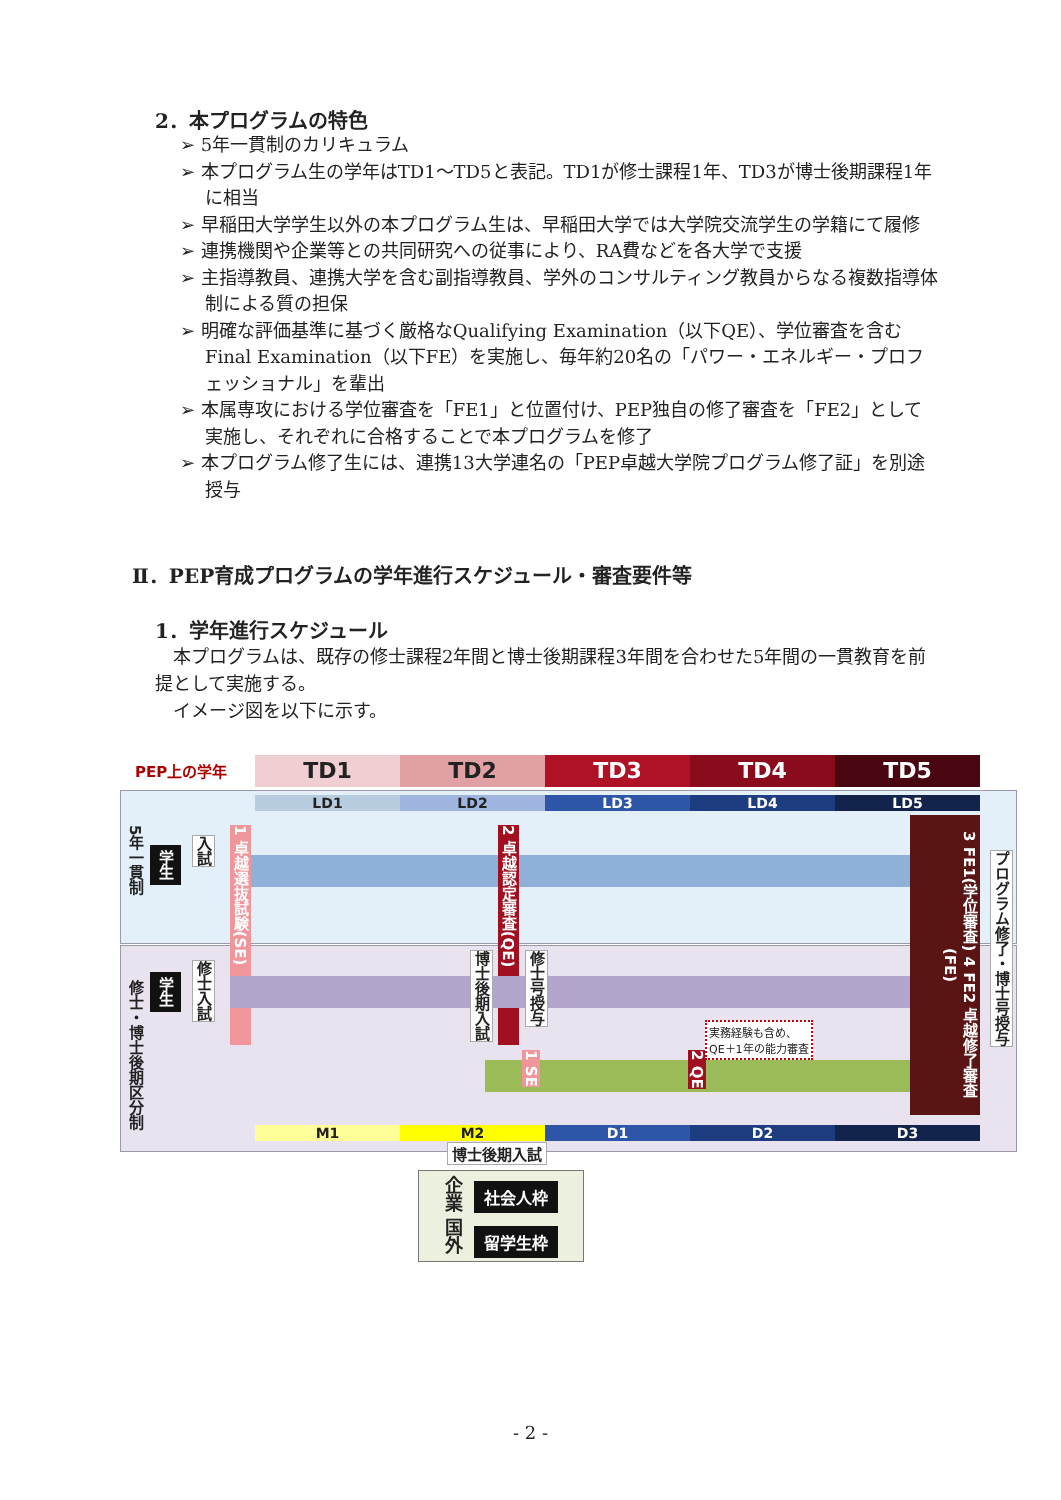2．本プログラムの特色
➢ 5年一貫制のカリキュラム
➢ 本プログラム生の学年はTD1～TD5と表記。TD1が修士課程1年、TD3が博士後期課程1年に相当
➢ 早稲田大学学生以外の本プログラム生は、早稲田大学では大学院交流学生の学籍にて履修
➢ 連携機関や企業等との共同研究への従事により、RA費などを各大学で支援
➢ 主指導教員、連携大学を含む副指導教員、学外のコンサルティング教員からなる複数指導体制による質の担保
➢ 明確な評価基準に基づく厳格なQualifying Examination（以下QE）、学位審査を含むFinal Examination（以下FE）を実施し、毎年約20名の「パワー・エネルギー・プロフェッショナル」を輩出
➢ 本属専攻における学位審査を「FE1」と位置付け、PEP独自の修了審査を「FE2」として実施し、それぞれに合格することで本プログラムを修了
➢ 本プログラム修了生には、連携13大学連名の「PEP卓越大学院プログラム修了証」を別途授与
Ⅱ．PEP育成プログラムの学年進行スケジュール・審査要件等
1．学年進行スケジュール
　本プログラムは、既存の修士課程2年間と博士後期課程3年間を合わせた5年間の一貫教育を前提として実施する。
　イメージ図を以下に示す。
PEP上の学年 TD1 TD2 TD3 TD4 TD5
LD1 LD2 LD3 LD4 LD5
5年一貫制
学生
入試
1 卓越選抜試験(SE)
2 卓越認定審査(QE)
修士・博士後期区分制
学生
修士入試
博士後期入試
修士号授与
1 SE
2 QE
実務経験も含め、
QE＋1年の能力審査
3 FE1(学位審査) 4 FE2 卓越修了審査(FE)
プログラム修了・博士号授与
M1 M2 D1 D2 D3
博士後期入試
企業 国外
社会人枠
留学生枠
- 2 -